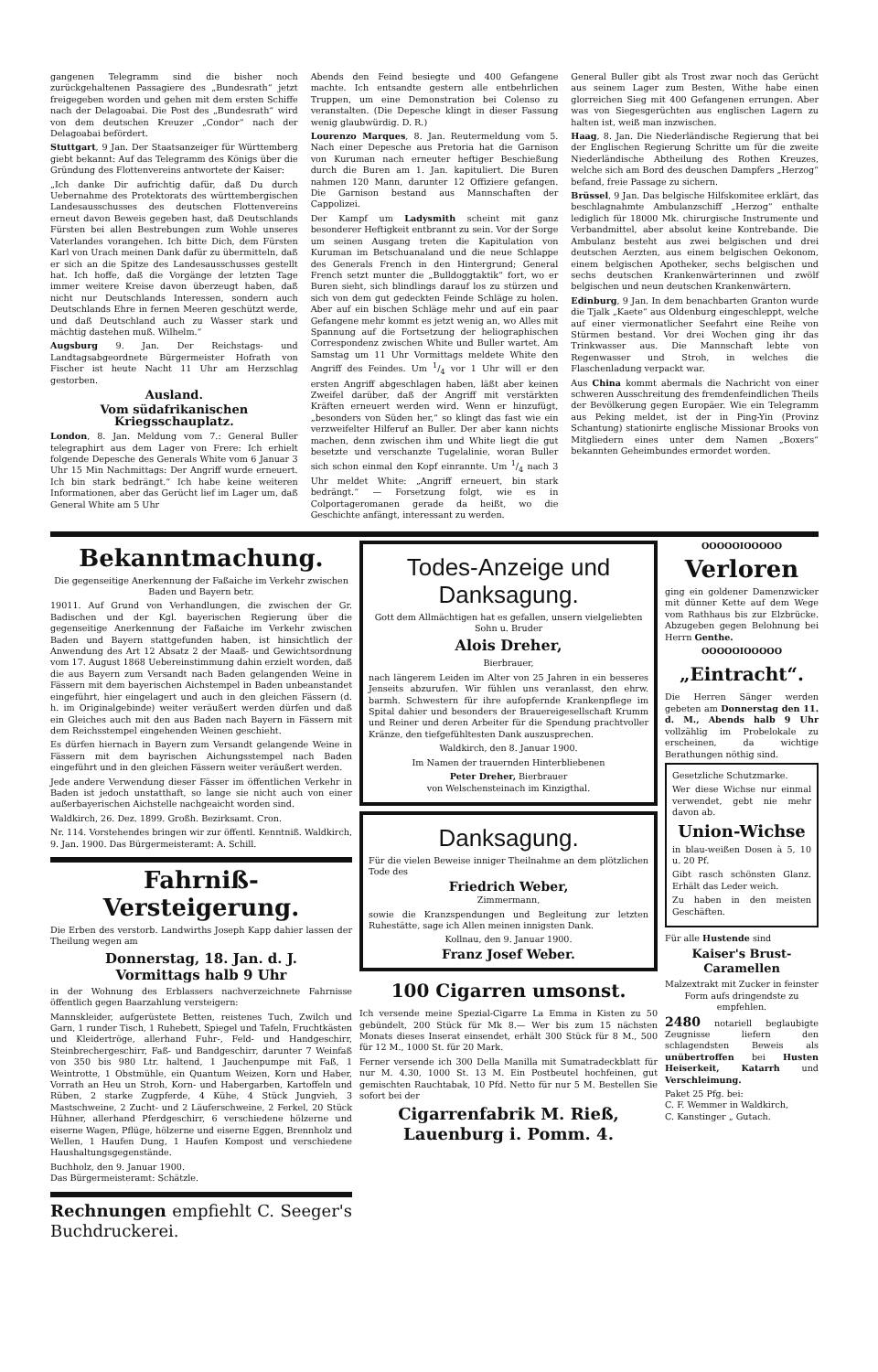gangenen Telegramm sind die bisher noch zurückgehaltenen Passagiere des „Bundesrath“ jetzt freigegeben worden und gehen mit dem ersten Schiffe nach der Delagoabai. Die Post des „Bundesrath“ wird von dem deutschen Kreuzer „Condor“ nach der Delagoabai befördert.
Stuttgart, 9 Jan. Der Staatsanzeiger für Württemberg giebt bekannt: Auf das Telegramm des Königs über die Gründung des Flottenvereins antwortete der Kaiser:
„Ich danke Dir aufrichtig dafür, daß Du durch Uebernahme des Protektorats des württembergischen Landesausschusses des deutschen Flottenvereins erneut davon Beweis gegeben hast, daß Deutschlands Fürsten bei allen Bestrebungen zum Wohle unseres Vaterlandes vorangehen. Ich bitte Dich, dem Fürsten Karl von Urach meinen Dank dafür zu übermitteln, daß er sich an die Spitze des Landesausschusses gestellt hat. Ich hoffe, daß die Vorgänge der letzten Tage immer weitere Kreise davon überzeugt haben, daß nicht nur Deutschlands Interessen, sondern auch Deutschlands Ehre in fernen Meeren geschützt werde, und daß Deutschland auch zu Wasser stark und mächtig dastehen muß. Wilhelm.“
Augsburg 9. Jan. Der Reichstags- und Landtagsabgeordnete Bürgermeister Hofrath von Fischer ist heute Nacht 11 Uhr am Herzschlag gestorben.
Ausland.
Vom südafrikanischen Kriegsschauplatz.
London, 8. Jan. Meldung vom 7.: General Buller telegraphirt aus dem Lager von Frere: Ich erhielt folgende Depesche des Generals White vom 6 Januar 3 Uhr 15 Min Nachmittags: Der Angriff wurde erneuert. Ich bin stark bedrängt.“ Ich habe keine weiteren Informationen, aber das Gerücht lief im Lager um, daß General White am 5 Uhr
Abends den Feind besiegte und 400 Gefangene machte. Ich entsandte gestern alle entbehrlichen Truppen, um eine Demonstration bei Colenso zu veranstalten. (Die Depesche klingt in dieser Fassung wenig glaubwürdig. D. R.)
Lourenzo Marques, 8. Jan. Reutermeldung vom 5. Nach einer Depesche aus Pretoria hat die Garnison von Kuruman nach erneuter heftiger Beschießung durch die Buren am 1. Jan. kapituliert. Die Buren nahmen 120 Mann, darunter 12 Offiziere gefangen. Die Garnison bestand aus Mannschaften der Cappolizei.
Der Kampf um Ladysmith scheint mit ganz besonderer Heftigkeit entbrannt zu sein. Vor der Sorge um seinen Ausgang treten die Kapitulation von Kuruman im Betschuanaland und die neue Schlappe des Generals French in den Hintergrund; General French setzt munter die „Bulldoggtaktik“ fort, wo er Buren sieht, sich blindlings darauf los zu stürzen und sich von dem gut gedeckten Feinde Schläge zu holen. Aber auf ein bischen Schläge mehr und auf ein paar Gefangene mehr kommt es jetzt wenig an, wo Alles mit Spannung auf die Fortsetzung der heliographischen Correspondenz zwischen White und Buller wartet. Am Samstag um 11 Uhr Vormittags meldete White den Angriff des Feindes. Um 1/4 vor 1 Uhr will er den ersten Angriff abgeschlagen haben, läßt aber keinen Zweifel darüber, daß der Angriff mit verstärkten Kräften erneuert werden wird. Wenn er hinzufügt, „besonders von Süden her,“ so klingt das fast wie ein verzweifelter Hilferuf an Buller. Der aber kann nichts machen, denn zwischen ihm und White liegt die gut besetzte und verschanzte Tugelalinie, woran Buller sich schon einmal den Kopf einrannte. Um 1/4 nach 3 Uhr meldet White: „Angriff erneuert, bin stark bedrängt.“ — Forsetzung folgt, wie es in Colportageromanen gerade da heißt, wo die Geschichte anfängt, interessant zu werden.
General Buller gibt als Trost zwar noch das Gerücht aus seinem Lager zum Besten, Withe habe einen glorreichen Sieg mit 400 Gefangenen errungen. Aber was von Siegesgerüchten aus englischen Lagern zu halten ist, weiß man inzwischen.
Haag, 8. Jan. Die Niederländische Regierung that bei der Englischen Regierung Schritte um für die zweite Niederländische Abtheilung des Rothen Kreuzes, welche sich am Bord des deuschen Dampfers „Herzog“ befand, freie Passage zu sichern.
Brüssel, 9 Jan. Das belgische Hilfskomitee erklärt, das beschlagnahmte Ambulanzschiff „Herzog“ enthalte lediglich für 18000 Mk. chirurgische Instrumente und Verbandmittel, aber absolut keine Kontrebande. Die Ambulanz besteht aus zwei belgischen und drei deutschen Aerzten, aus einem belgischen Oekonom, einem belgischen Apotheker, sechs belgischen und sechs deutschen Krankenwärterinnen und zwölf belgischen und neun deutschen Krankenwärtern.
Edinburg, 9 Jan. In dem benachbarten Granton wurde die Tjalk „Kaete“ aus Oldenburg eingeschleppt, welche auf einer viermonatlicher Seefahrt eine Reihe von Stürmen bestand. Vor drei Wochen ging ihr das Trinkwasser aus. Die Mannschaft lebte von Regenwasser und Stroh, in welches die Flaschenladung verpackt war.
Aus China kommt abermals die Nachricht von einer schweren Ausschreitung des fremdenfeindlichen Theils der Bevölkerung gegen Europäer. Wie ein Telegramm aus Peking meldet, ist der in Ping-Yin (Provinz Schantung) stationirte englische Missionar Brooks von Mitgliedern eines unter dem Namen „Boxers“ bekannten Geheimbundes ermordet worden.
Bekanntmachung.
Die gegenseitige Anerkennung der Faßaiche im Verkehr zwischen Baden und Bayern betr.
19011. Auf Grund von Verhandlungen, die zwischen der Gr. Badischen und der Kgl. bayerischen Regierung über die gegenseitige Anerkennung der Faßaiche im Verkehr zwischen Baden und Bayern stattgefunden haben, ist hinsichtlich der Anwendung des Art 12 Absatz 2 der Maaß- und Gewichtsordnung vom 17. August 1868 Uebereinstimmung dahin erzielt worden, daß die aus Bayern zum Versandt nach Baden gelangenden Weine in Fässern mit dem bayerischen Aichstempel in Baden unbeanstandet eingeführt, hier eingelagert und auch in den gleichen Fässern (d. h. im Originalgebinde) weiter veräußert werden dürfen und daß ein Gleiches auch mit den aus Baden nach Bayern in Fässern mit dem Reichsstempel eingehenden Weinen geschieht.
Es dürfen hiernach in Bayern zum Versandt gelangende Weine in Fässern mit dem bayrischen Aichungsstempel nach Baden eingeführt und in den gleichen Fässern weiter veräußert werden.
Jede andere Verwendung dieser Fässer im öffentlichen Verkehr in Baden ist jedoch unstatthaft, so lange sie nicht auch von einer außerbayerischen Aichstelle nachgeaicht worden sind.
Waldkirch, 26. Dez. 1899. Großh. Bezirksamt. Cron.
Nr. 114. Vorstehendes bringen wir zur öffentl. Kenntniß. Waldkirch, 9. Jan. 1900. Das Bürgermeisteramt: A. Schill.
Fahrniß-Versteigerung.
Die Erben des verstorb. Landwirths Joseph Kapp dahier lassen der Theilung wegen am
Donnerstag, 18. Jan. d. J.
Vormittags halb 9 Uhr
in der Wohnung des Erblassers nachverzeichnete Fahrnisse öffentlich gegen Baarzahlung versteigern:
Mannskleider, aufgerüstete Betten, reistenes Tuch, Zwilch und Garn, 1 runder Tisch, 1 Ruhebett, Spiegel und Tafeln, Fruchtkästen und Kleidertröge, allerhand Fuhr-, Feld- und Handgeschirr, Steinbrechergeschirr, Faß- und Bandgeschirr, darunter 7 Weinfaß von 350 bis 980 Ltr. haltend, 1 Jauchenpumpe mit Faß, 1 Weintrotte, 1 Obstmühle, ein Quantum Weizen, Korn und Haber, Vorrath an Heu un Stroh, Korn- und Habergarben, Kartoffeln und Rüben, 2 starke Zugpferde, 4 Kühe, 4 Stück Jungvieh, 3 Mastschweine, 2 Zucht- und 2 Läuferschweine, 2 Ferkel, 20 Stück Hühner, allerhand Pferdgeschirr, 6 verschiedene hölzerne und eiserne Wagen, Pflüge, hölzerne und eiserne Eggen, Brennholz und Wellen, 1 Haufen Dung, 1 Haufen Kompost und verschiedene Haushaltungsgegenstände.
Buchholz, den 9. Januar 1900.
Das Bürgermeisteramt: Schätzle.
Rechnungen empfiehlt C. Seeger's Buchdruckerei.
Todes-Anzeige und Danksagung.
Gott dem Allmächtigen hat es gefallen, unsern vielgeliebten Sohn u. Bruder
Alois Dreher,
Bierbrauer,
nach längerem Leiden im Alter von 25 Jahren in ein besseres Jenseits abzurufen. Wir fühlen uns veranlasst, den ehrw. barmh. Schwestern für ihre aufopfernde Krankenpflege im Spital dahier und besonders der Brauereigesellschaft Krumm und Reiner und deren Arbeiter für die Spendung prachtvoller Kränze, den tiefgefühltesten Dank auszusprechen.
Waldkirch, den 8. Januar 1900.
Im Namen der trauernden Hinterbliebenen
Peter Dreher, Bierbrauer
von Welschensteinach im Kinzigthal.
Danksagung.
Für die vielen Beweise inniger Theilnahme an dem plötzlichen Tode des
Friedrich Weber,
Zimmermann,
sowie die Kranzspendungen und Begleitung zur letzten Ruhestätte, sage ich Allen meinen innigsten Dank.
Kollnau, den 9. Januar 1900.
Franz Josef Weber.
100 Cigarren umsonst.
Ich versende meine Spezial-Cigarre La Emma in Kisten zu 50 gebündelt, 200 Stück für Mk 8.— Wer bis zum 15 nächsten Monats dieses Inserat einsendet, erhält 300 Stück für 8 M., 500 für 12 M., 1000 St. für 20 Mark.
Ferner versende ich 300 Della Manilla mit Sumatradeckblatt für nur M. 4.30, 1000 St. 13 M. Ein Postbeutel hochfeinen, gut gemischten Rauchtabak, 10 Pfd. Netto für nur 5 M. Bestellen Sie sofort bei der
Cigarrenfabrik M. Rieß, Lauenburg i. Pomm. 4.
OOOOOIOOOOO
Verloren
ging ein goldener Damenzwicker mit dünner Kette auf dem Wege vom Rathhaus bis zur Elzbrücke. Abzugeben gegen Belohnung bei Herrn Genthe.
OOOOOIOOOOO
„Eintracht“.
Die Herren Sänger werden gebeten am Donnerstag den 11. d. M., Abends halb 9 Uhr vollzählig im Probelokale zu erscheinen, da wichtige Berathungen nöthig sind.
Gesetzliche Schutzmarke.
Wer diese Wichse nur einmal verwendet, gebt nie mehr davon ab.
Union-Wichse
in blau-weißen Dosen à 5, 10 u. 20 Pf.
Gibt rasch schönsten Glanz. Erhält das Leder weich.
Zu haben in den meisten Geschäften.
Für alle Hustende sind
Kaiser's Brust-Caramellen
Malzextrakt mit Zucker in feinster Form aufs dringendste zu empfehlen.
2480 notariell beglaubigte Zeugnisse liefern den schlagendsten Beweis als unübertroffen bei Husten Heiserkeit, Katarrh und Verschleimung.
Paket 25 Pfg. bei:
C. F. Wemmer in Waldkirch,
C. Kanstinger „ Gutach.